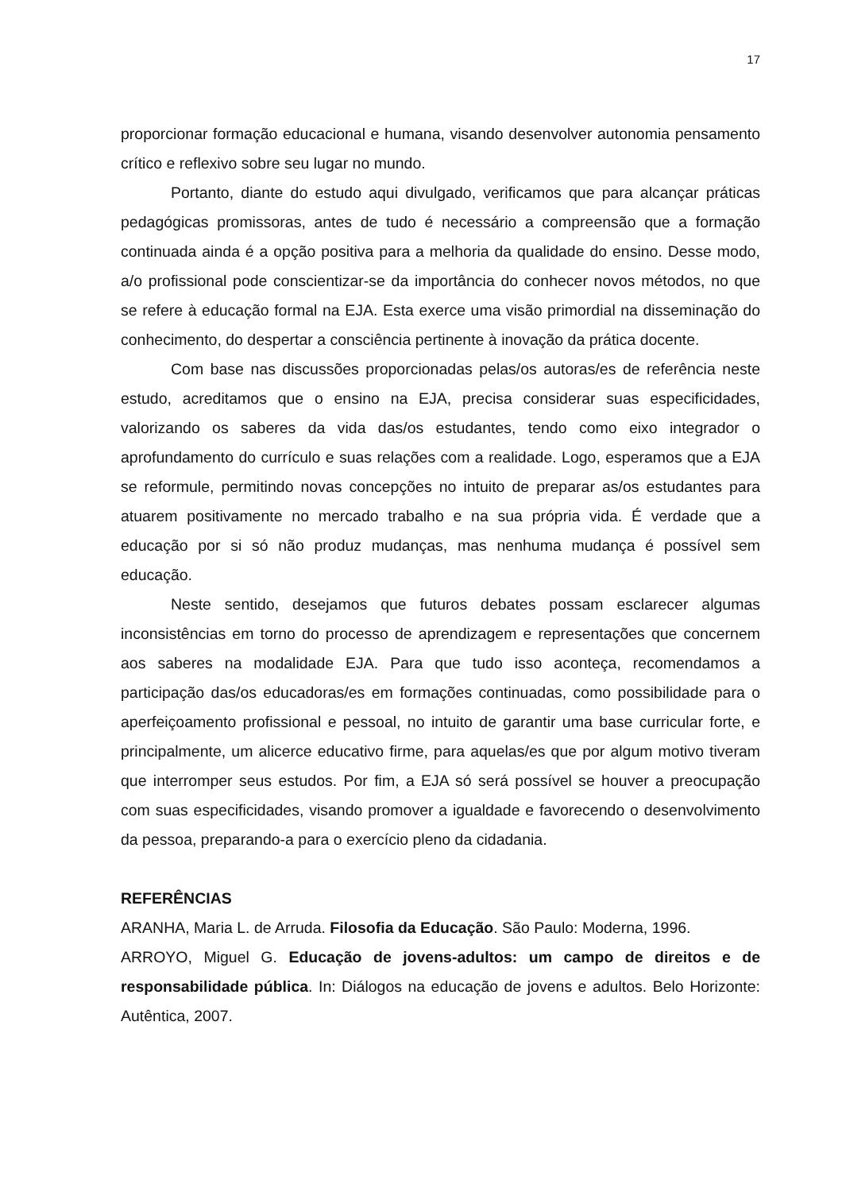17
proporcionar formação educacional e humana, visando desenvolver autonomia pensamento crítico e reflexivo sobre seu lugar no mundo.
Portanto, diante do estudo aqui divulgado, verificamos que para alcançar práticas pedagógicas promissoras, antes de tudo é necessário a compreensão que a formação continuada ainda é a opção positiva para a melhoria da qualidade do ensino. Desse modo, a/o profissional pode conscientizar-se da importância do conhecer novos métodos, no que se refere à educação formal na EJA. Esta exerce uma visão primordial na disseminação do conhecimento, do despertar a consciência pertinente à inovação da prática docente.
Com base nas discussões proporcionadas pelas/os autoras/es de referência neste estudo, acreditamos que o ensino na EJA, precisa considerar suas especificidades, valorizando os saberes da vida das/os estudantes, tendo como eixo integrador o aprofundamento do currículo e suas relações com a realidade. Logo, esperamos que a EJA se reformule, permitindo novas concepções no intuito de preparar as/os estudantes para atuarem positivamente no mercado trabalho e na sua própria vida. É verdade que a educação por si só não produz mudanças, mas nenhuma mudança é possível sem educação.
Neste sentido, desejamos que futuros debates possam esclarecer algumas inconsistências em torno do processo de aprendizagem e representações que concernem aos saberes na modalidade EJA. Para que tudo isso aconteça, recomendamos a participação das/os educadoras/es em formações continuadas, como possibilidade para o aperfeiçoamento profissional e pessoal, no intuito de garantir uma base curricular forte, e principalmente, um alicerce educativo firme, para aquelas/es que por algum motivo tiveram que interromper seus estudos. Por fim, a EJA só será possível se houver a preocupação com suas especificidades, visando promover a igualdade e favorecendo o desenvolvimento da pessoa, preparando-a para o exercício pleno da cidadania.
REFERÊNCIAS
ARANHA, Maria L. de Arruda. Filosofia da Educação. São Paulo: Moderna, 1996.
ARROYO, Miguel G. Educação de jovens-adultos: um campo de direitos e de responsabilidade pública. In: Diálogos na educação de jovens e adultos. Belo Horizonte: Autêntica, 2007.